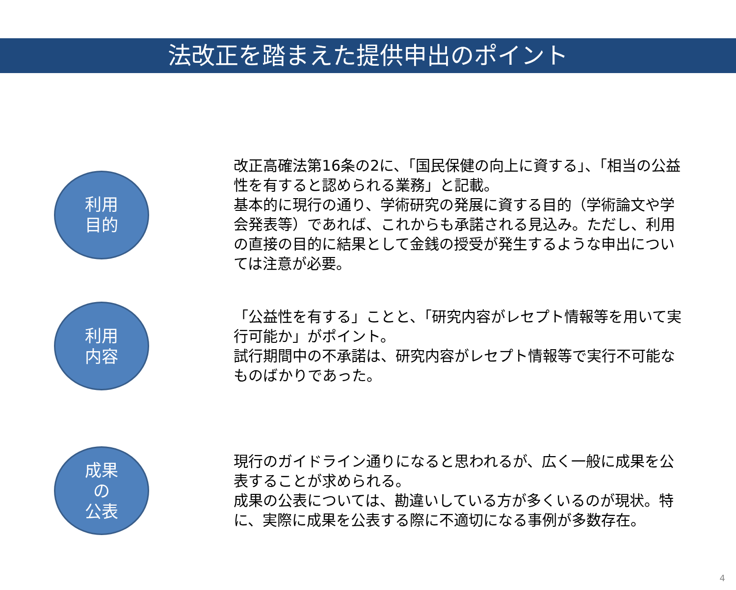法改正を踏まえた提供申出のポイント
利用
目的
改正高確法第16条の2に、「国民保健の向上に資する」、「相当の公益性を有すると認められる業務」と記載。
基本的に現行の通り、学術研究の発展に資する目的（学術論文や学会発表等）であれば、これからも承諾される見込み。ただし、利用の直接の目的に結果として金銭の授受が発生するような申出については注意が必要。
利用
内容
「公益性を有する」ことと、「研究内容がレセプト情報等を用いて実行可能か」がポイント。
試行期間中の不承諾は、研究内容がレセプト情報等で実行不可能なものばかりであった。
成果
の
公表
現行のガイドライン通りになると思われるが、広く一般に成果を公表することが求められる。
成果の公表については、勘違いしている方が多くいるのが現状。特に、実際に成果を公表する際に不適切になる事例が多数存在。
4